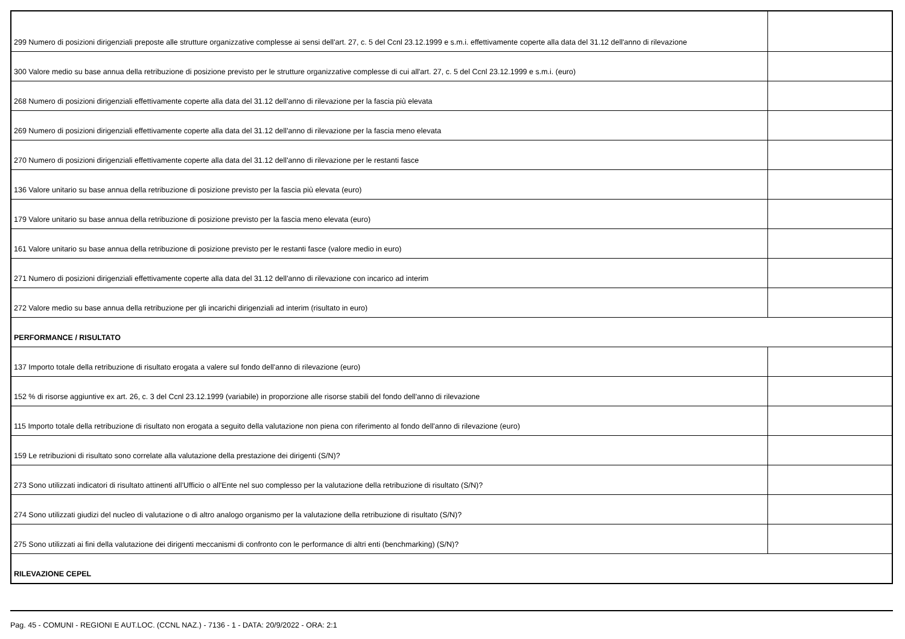| 299 Numero di posizioni dirigenziali preposte alle strutture organizzative complesse ai sensi dell'art. 27, c. 5 del Ccnl 23.12.1999 e s.m.i. effettivamente coperte alla data del 31.12 dell'anno di rilevazione | |
| 300 Valore medio su base annua della retribuzione di posizione previsto per le strutture organizzative complesse di cui all'art. 27, c. 5 del Ccnl 23.12.1999 e s.m.i. (euro) | |
| 268 Numero di posizioni dirigenziali effettivamente coperte alla data del 31.12 dell'anno di rilevazione per la fascia più elevata | |
| 269 Numero di posizioni dirigenziali effettivamente coperte alla data del 31.12 dell'anno di rilevazione per la fascia meno elevata | |
| 270 Numero di posizioni dirigenziali effettivamente coperte alla data del 31.12 dell'anno di rilevazione per le restanti fasce | |
| 136 Valore unitario su base annua della retribuzione di posizione previsto per la fascia più elevata (euro) | |
| 179 Valore unitario su base annua della retribuzione di posizione previsto per la fascia meno elevata (euro) | |
| 161 Valore unitario su base annua della retribuzione di posizione previsto per le restanti fasce (valore medio in euro) | |
| 271 Numero di posizioni dirigenziali effettivamente coperte alla data del 31.12 dell'anno di rilevazione con incarico ad interim | |
| 272 Valore medio su base annua della retribuzione per gli incarichi dirigenziali ad interim (risultato in euro) | |
| PERFORMANCE / RISULTATO | |
| 137 Importo totale della retribuzione di risultato erogata a valere sul fondo dell'anno di rilevazione (euro) | |
| 152 % di risorse aggiuntive ex art. 26, c. 3 del Ccnl 23.12.1999 (variabile) in proporzione alle risorse stabili del fondo dell'anno di rilevazione | |
| 115 Importo totale della retribuzione di risultato non erogata a seguito della valutazione non piena con riferimento al fondo dell'anno di rilevazione (euro) | |
| 159 Le retribuzioni di risultato sono correlate alla valutazione della prestazione dei dirigenti (S/N)? | |
| 273 Sono utilizzati indicatori di risultato attinenti all'Ufficio o all'Ente nel suo complesso per la valutazione della retribuzione di risultato (S/N)? | |
| 274 Sono utilizzati giudizi del nucleo di valutazione o di altro analogo organismo per la valutazione della retribuzione di risultato (S/N)? | |
| 275 Sono utilizzati ai fini della valutazione dei dirigenti meccanismi di confronto con le performance di altri enti (benchmarking) (S/N)? | |
| RILEVAZIONE CEPEL | |
Pag. 45 - COMUNI - REGIONI E AUT.LOC. (CCNL NAZ.) - 7136 - 1 - DATA: 20/9/2022 - ORA: 2:1